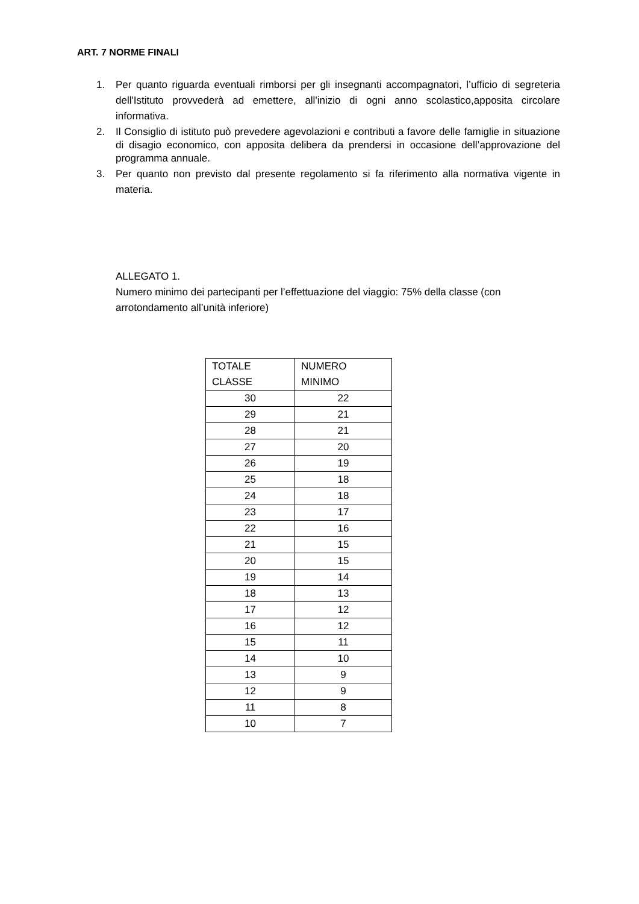ART. 7 NORME FINALI
1. Per quanto riguarda eventuali rimborsi per gli insegnanti accompagnatori, l’ufficio di segreteria dell'Istituto provvederà ad emettere, all'inizio di ogni anno scolastico,apposita circolare informativa.
2. Il Consiglio di istituto può prevedere agevolazioni e contributi a favore delle famiglie in situazione di disagio economico, con apposita delibera da prendersi in occasione dell’approvazione del programma annuale.
3. Per quanto non previsto dal presente regolamento si fa riferimento alla normativa vigente in materia.
ALLEGATO 1.
Numero minimo dei partecipanti per l’effettuazione del viaggio: 75% della classe (con arrotondamento all’unità inferiore)
| TOTALE CLASSE | NUMERO MINIMO |
| 30 | 22 |
| 29 | 21 |
| 28 | 21 |
| 27 | 20 |
| 26 | 19 |
| 25 | 18 |
| 24 | 18 |
| 23 | 17 |
| 22 | 16 |
| 21 | 15 |
| 20 | 15 |
| 19 | 14 |
| 18 | 13 |
| 17 | 12 |
| 16 | 12 |
| 15 | 11 |
| 14 | 10 |
| 13 | 9 |
| 12 | 9 |
| 11 | 8 |
| 10 | 7 |